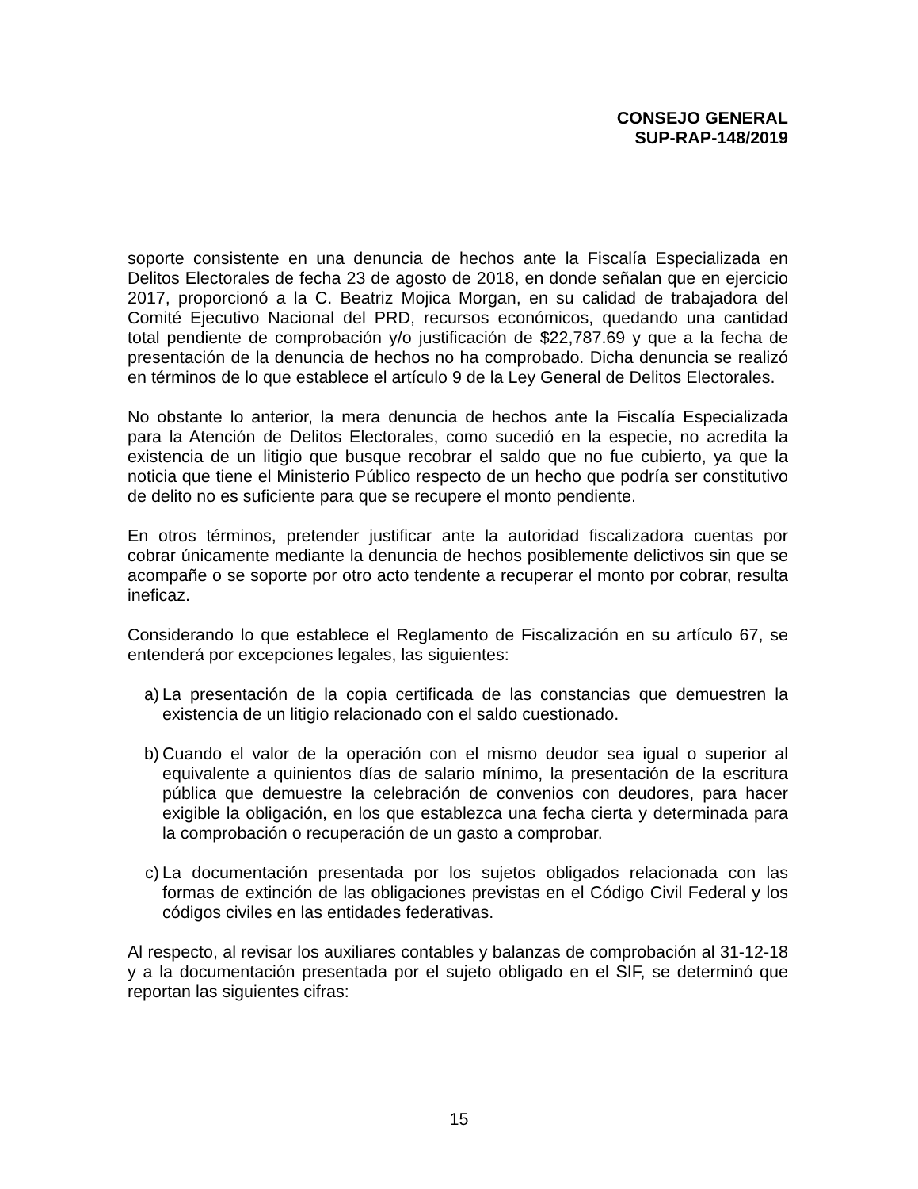CONSEJO GENERAL
SUP-RAP-148/2019
soporte consistente en una denuncia de hechos ante la Fiscalía Especializada en Delitos Electorales de fecha 23 de agosto de 2018, en donde señalan que en ejercicio 2017, proporcionó a la C. Beatriz Mojica Morgan, en su calidad de trabajadora del Comité Ejecutivo Nacional del PRD, recursos económicos, quedando una cantidad total pendiente de comprobación y/o justificación de $22,787.69 y que a la fecha de presentación de la denuncia de hechos no ha comprobado. Dicha denuncia se realizó en términos de lo que establece el artículo 9 de la Ley General de Delitos Electorales.
No obstante lo anterior, la mera denuncia de hechos ante la Fiscalía Especializada para la Atención de Delitos Electorales, como sucedió en la especie, no acredita la existencia de un litigio que busque recobrar el saldo que no fue cubierto, ya que la noticia que tiene el Ministerio Público respecto de un hecho que podría ser constitutivo de delito no es suficiente para que se recupere el monto pendiente.
En otros términos, pretender justificar ante la autoridad fiscalizadora cuentas por cobrar únicamente mediante la denuncia de hechos posiblemente delictivos sin que se acompañe o se soporte por otro acto tendente a recuperar el monto por cobrar, resulta ineficaz.
Considerando lo que establece el Reglamento de Fiscalización en su artículo 67, se entenderá por excepciones legales, las siguientes:
a) La presentación de la copia certificada de las constancias que demuestren la existencia de un litigio relacionado con el saldo cuestionado.
b) Cuando el valor de la operación con el mismo deudor sea igual o superior al equivalente a quinientos días de salario mínimo, la presentación de la escritura pública que demuestre la celebración de convenios con deudores, para hacer exigible la obligación, en los que establezca una fecha cierta y determinada para la comprobación o recuperación de un gasto a comprobar.
c) La documentación presentada por los sujetos obligados relacionada con las formas de extinción de las obligaciones previstas en el Código Civil Federal y los códigos civiles en las entidades federativas.
Al respecto, al revisar los auxiliares contables y balanzas de comprobación al 31-12-18 y a la documentación presentada por el sujeto obligado en el SIF, se determinó que reportan las siguientes cifras:
15